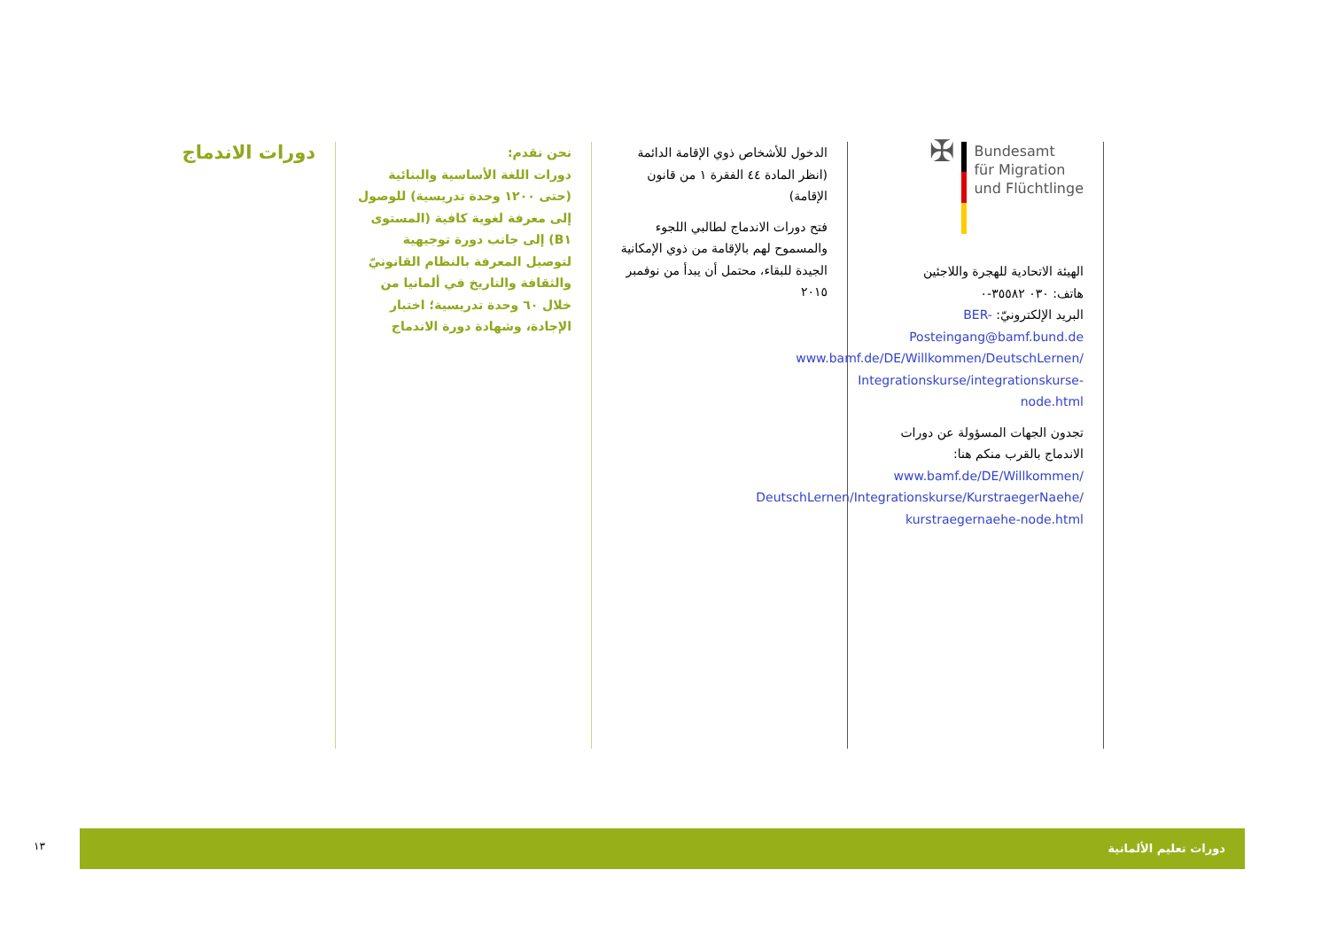دورات الاندماج
نحن نقدم:
دورات اللغة الأساسية والبنائية (حتى ١٢٠٠ وحدة تدريسية) للوصول إلى معرفة لغوية كافية (المستوى B١) إلى جانب دورة توجيهية لتوصيل المعرفة بالنظام القانونيّ والثقافة والتاريخ في ألمانيا من خلال ٦٠ وحدة تدريسية؛ اختبار الإجادة، وشهادة دورة الاندماج
الدخول للأشخاص ذوي الإقامة الدائمة (انظر المادة ٤٤ الفقرة ١ من قانون الإقامة)
فتح دورات الاندماج لطالبي اللجوء والمسموح لهم بالإقامة من ذوي الإمكانية الجيدة للبقاء، محتمل أن يبدأ من نوفمبر ٢٠١٥
✠
Bundesamt
für Migration
und Flüchtlinge
الهيئة الاتحادية للهجرة واللاجئين
هاتف: ٠٣٠ ٣٥٥٨٢-٠
البريد الإلكترونيّ: BER-Posteingang@bamf.bund.de
www.bamf.de/DE/Willkommen/DeutschLernen/ Integrationskurse/integrationskurse-node.html
تجدون الجهات المسؤولة عن دورات الاندماج بالقرب منكم هنا:
www.bamf.de/DE/Willkommen/ DeutschLernen/Integrationskurse/KurstraegerNaehe/ kurstraegernaehe-node.html
دورات تعليم الألمانية
١٣